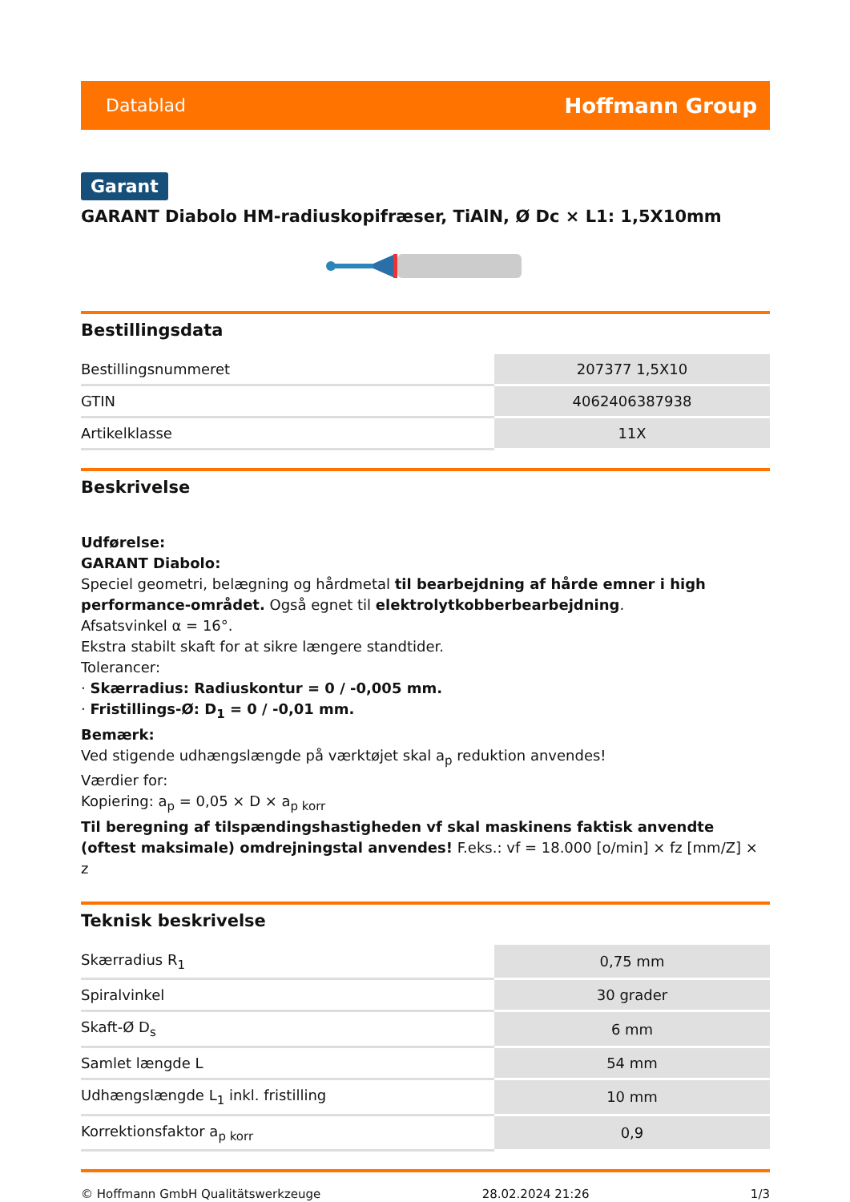Datablad Hoffmann Group
Garant
GARANT Diabolo HM-radiuskopifræser, TiAlN, Ø Dc × L1: 1,5X10mm
Bestillingsdata
| Bestillingsnummeret | 207377 1,5X10 |
| GTIN | 4062406387938 |
| Artikelklasse | 11X |
Beskrivelse
Udførelse:
GARANT Diabolo:
Speciel geometri, belægning og hårdmetal til bearbejdning af hårde emner i high performance-området. Også egnet til elektrolytkobberbearbejdning.
Afsatsvinkel α = 16°.
Ekstra stabilt skaft for at sikre længere standtider.
Tolerancer:
· Skærradius: Radiuskontur = 0 / -0,005 mm.
· Fristillings-Ø: D<sub>1</sub> = 0 / -0,01 mm.
Bemærk:
Ved stigende udhængslængde på værktøjet skal a<sub>p</sub> reduktion anvendes!
Værdier for:
Kopiering: a<sub>p</sub> = 0,05 × D × a<sub>p korr</sub>
Til beregning af tilspændingshastigheden vf skal maskinens faktisk anvendte (oftest maksimale) omdrejningstal anvendes! F.eks.: vf = 18.000 [o/min] × fz [mm/Z] × z
Teknisk beskrivelse
| Skærradius R<sub>1</sub> | 0,75 mm |
| Spiralvinkel | 30 grader |
| Skaft-Ø D<sub>s</sub> | 6 mm |
| Samlet længde L | 54 mm |
| Udhængslængde L<sub>1</sub> inkl. fristilling | 10 mm |
| Korrektionsfaktor a<sub>p korr</sub> | 0,9 |
© Hoffmann GmbH Qualitätswerkzeuge 28.02.2024 21:26 1/3